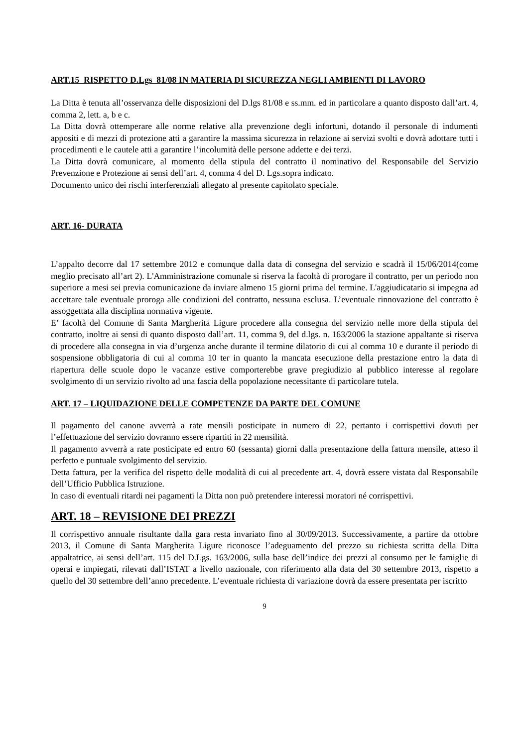ART.15 RISPETTO D.Lgs 81/08 IN MATERIA DI SICUREZZA NEGLI AMBIENTI DI LAVORO
La Ditta è tenuta all’osservanza delle disposizioni del D.lgs 81/08 e ss.mm. ed in particolare a quanto disposto dall’art. 4, comma 2, lett. a, b e c.
La Ditta dovrà ottemperare alle norme relative alla prevenzione degli infortuni, dotando il personale di indumenti appositi e di mezzi di protezione atti a garantire la massima sicurezza in relazione ai servizi svolti e dovrà adottare tutti i procedimenti e le cautele atti a garantire l’incolumità delle persone addette e dei terzi.
La Ditta dovrà comunicare, al momento della stipula del contratto il nominativo del Responsabile del Servizio Prevenzione e Protezione ai sensi dell’art. 4, comma 4 del D. Lgs.sopra indicato.
Documento unico dei rischi interferenziali allegato al presente capitolato speciale.
ART. 16- DURATA
L’appalto decorre dal 17 settembre 2012 e comunque dalla data di consegna del servizio e scadrà il 15/06/2014(come meglio precisato all’art 2). L'Amministrazione comunale si riserva la facoltà di prorogare il contratto, per un periodo non superiore a mesi sei previa comunicazione da inviare almeno 15 giorni prima del termine. L'aggiudicatario si impegna ad accettare tale eventuale proroga alle condizioni del contratto, nessuna esclusa. L’eventuale rinnovazione del contratto è assoggettata alla disciplina normativa vigente.
E’ facoltà del Comune di Santa Margherita Ligure procedere alla consegna del servizio nelle more della stipula del contratto, inoltre ai sensi di quanto disposto dall’art. 11, comma 9, del d.lgs. n. 163/2006 la stazione appaltante si riserva di procedere alla consegna in via d’urgenza anche durante il termine dilatorio di cui al comma 10 e durante il periodo di sospensione obbligatoria di cui al comma 10 ter in quanto la mancata esecuzione della prestazione entro la data di riapertura delle scuole dopo le vacanze estive comporterebbe grave pregiudizio al pubblico interesse al regolare svolgimento di un servizio rivolto ad una fascia della popolazione necessitante di particolare tutela.
ART. 17 – LIQUIDAZIONE DELLE COMPETENZE DA PARTE DEL COMUNE
Il pagamento del canone avverrà a rate mensili posticipate in numero di 22, pertanto i corrispettivi dovuti per l’effettuazione del servizio dovranno essere ripartiti in 22 mensilità.
Il pagamento avverrà a rate posticipate ed entro 60 (sessanta) giorni dalla presentazione della fattura mensile, atteso il perfetto e puntuale svolgimento del servizio.
Detta fattura, per la verifica del rispetto delle modalità di cui al precedente art. 4, dovrà essere vistata dal Responsabile dell’Ufficio Pubblica Istruzione.
In caso di eventuali ritardi nei pagamenti la Ditta non può pretendere interessi moratori né corrispettivi.
ART. 18 – REVISIONE DEI PREZZI
Il corrispettivo annuale risultante dalla gara resta invariato fino al 30/09/2013. Successivamente, a partire da ottobre 2013, il Comune di Santa Margherita Ligure riconosce l’adeguamento del prezzo su richiesta scritta della Ditta appaltatrice, ai sensi dell’art. 115 del D.Lgs. 163/2006, sulla base dell’indice dei prezzi al consumo per le famiglie di operai e impiegati, rilevati dall’ISTAT a livello nazionale, con riferimento alla data del 30 settembre 2013, rispetto a quello del 30 settembre dell’anno precedente. L’eventuale richiesta di variazione dovrà da essere presentata per iscritto
9